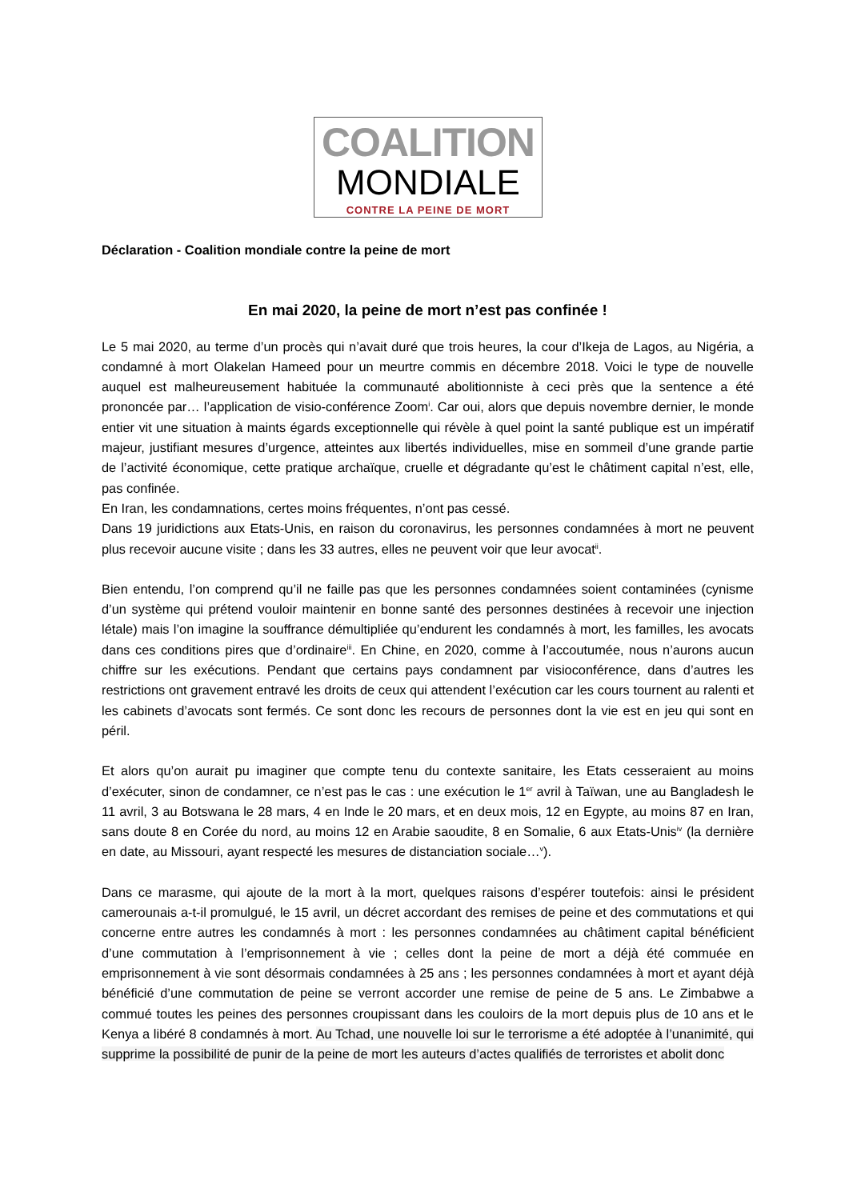COALITION
MONDIALE
CONTRE LA PEINE DE MORT
Déclaration - Coalition mondiale contre la peine de mort
En mai 2020, la peine de mort n’est pas confinée !
Le 5 mai 2020, au terme d’un procès qui n’avait duré que trois heures, la cour d’Ikeja de Lagos, au Nigéria, a condamné à mort Olakelan Hameed pour un meurtre commis en décembre 2018. Voici le type de nouvelle auquel est malheureusement habituée la communauté abolitionniste à ceci près que la sentence a été prononcée par… l’application de visio-conférence Zoom<sup>i</sup>. Car oui, alors que depuis novembre dernier, le monde entier vit une situation à maints égards exceptionnelle qui révèle à quel point la santé publique est un impératif majeur, justifiant mesures d’urgence, atteintes aux libertés individuelles, mise en sommeil d’une grande partie de l’activité économique, cette pratique archaïque, cruelle et dégradante qu’est le châtiment capital n’est, elle, pas confinée.
En Iran, les condamnations, certes moins fréquentes, n’ont pas cessé.
Dans 19 juridictions aux Etats-Unis, en raison du coronavirus, les personnes condamnées à mort ne peuvent plus recevoir aucune visite ; dans les 33 autres, elles ne peuvent voir que leur avocat<sup>ii</sup>.
Bien entendu, l’on comprend qu’il ne faille pas que les personnes condamnées soient contaminées (cynisme d’un système qui prétend vouloir maintenir en bonne santé des personnes destinées à recevoir une injection létale) mais l’on imagine la souffrance démultipliée qu’endurent les condamnés à mort, les familles, les avocats dans ces conditions pires que d’ordinaire<sup>iii</sup>. En Chine, en 2020, comme à l’accoutumée, nous n’aurons aucun chiffre sur les exécutions. Pendant que certains pays condamnent par visioconférence, dans d’autres les restrictions ont gravement entravé les droits de ceux qui attendent l’exécution car les cours tournent au ralenti et les cabinets d’avocats sont fermés. Ce sont donc les recours de personnes dont la vie est en jeu qui sont en péril.
Et alors qu’on aurait pu imaginer que compte tenu du contexte sanitaire, les Etats cesseraient au moins d’exécuter, sinon de condamner, ce n’est pas le cas : une exécution le 1<sup>er</sup> avril à Taïwan, une au Bangladesh le 11 avril, 3 au Botswana le 28 mars, 4 en Inde le 20 mars, et en deux mois, 12 en Egypte, au moins 87 en Iran, sans doute 8 en Corée du nord, au moins 12 en Arabie saoudite, 8 en Somalie, 6 aux Etats-Unis<sup>iv</sup> (la dernière en date, au Missouri, ayant respecté les mesures de distanciation sociale…<sup>v</sup>).
Dans ce marasme, qui ajoute de la mort à la mort, quelques raisons d’espérer toutefois: ainsi le président camerounais a-t-il promulgué, le 15 avril, un décret accordant des remises de peine et des commutations et qui concerne entre autres les condamnés à mort : les personnes condamnées au châtiment capital bénéficient d’une commutation à l’emprisonnement à vie ; celles dont la peine de mort a déjà été commuée en emprisonnement à vie sont désormais condamnées à 25 ans ; les personnes condamnées à mort et ayant déjà bénéficié d’une commutation de peine se verront accorder une remise de peine de 5 ans. Le Zimbabwe a commué toutes les peines des personnes croupissant dans les couloirs de la mort depuis plus de 10 ans et le Kenya a libéré 8 condamnés à mort. Au Tchad, une nouvelle loi sur le terrorisme a été adoptée à l’unanimité, qui supprime la possibilité de punir de la peine de mort les auteurs d’actes qualifiés de terroristes et abolit donc